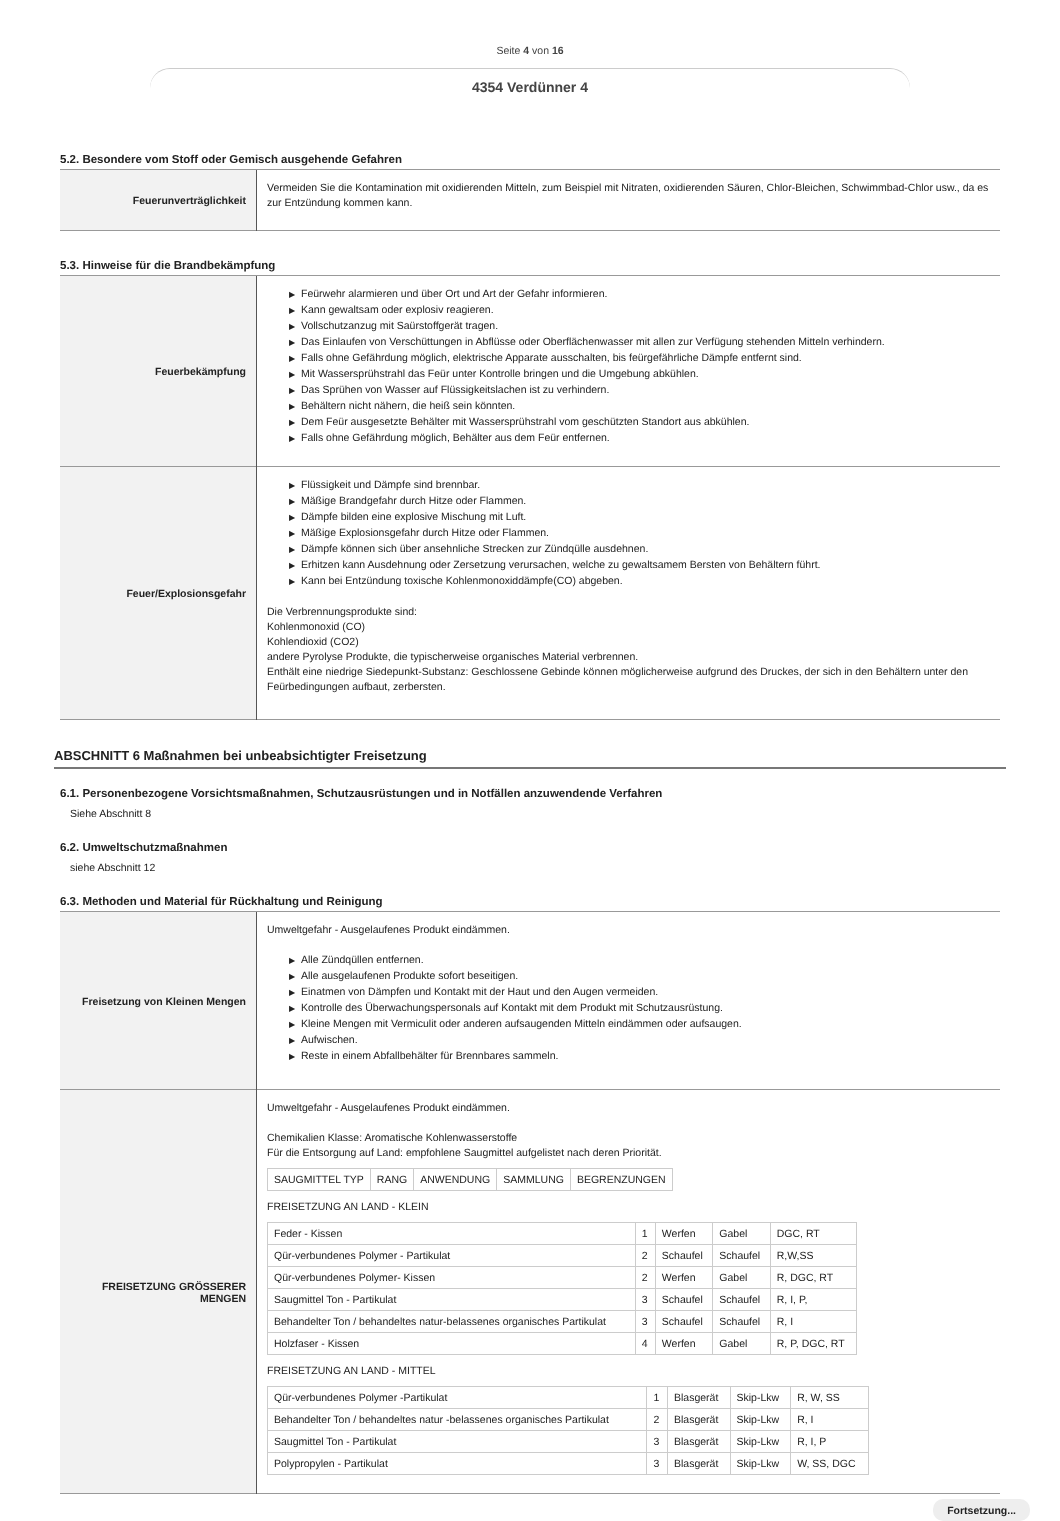Seite 4 von 16
4354 Verdünner 4
5.2. Besondere vom Stoff oder Gemisch ausgehende Gefahren
| Feuerunverträglichkeit | Vermeiden Sie die Kontamination mit oxidierenden Mitteln, zum Beispiel mit Nitraten, oxidierenden Säuren, Chlor-Bleichen, Schwimmbad-Chlor usw., da es zur Entzündung kommen kann. |
5.3. Hinweise für die Brandbekämpfung
| Feuerbekämpfung | ▶ Feürwehr alarmieren und über Ort und Art der Gefahr informieren. ▶ Kann gewaltsam oder explosiv reagieren. ▶ Vollschutzanzug mit Saürstoffgerät tragen. ▶ Das Einlaufen von Verschüttungen in Abflüsse oder Oberflächenwasser mit allen zur Verfügung stehenden Mitteln verhindern. ▶ Falls ohne Gefährdung möglich, elektrische Apparate ausschalten, bis feürgefährliche Dämpfe entfernt sind. ▶ Mit Wassersprühstrahl das Feür unter Kontrolle bringen und die Umgebung abkühlen. ▶ Das Sprühen von Wasser auf Flüssigkeitslachen ist zu verhindern. ▶ Behältern nicht nähern, die heiß sein könnten. ▶ Dem Feür ausgesetzte Behälter mit Wassersprühstrahl vom geschützten Standort aus abkühlen. ▶ Falls ohne Gefährdung möglich, Behälter aus dem Feür entfernen. |
| Feuer/Explosionsgefahr | ▶ Flüssigkeit und Dämpfe sind brennbar. ▶ Mäßige Brandgefahr durch Hitze oder Flammen. ▶ Dämpfe bilden eine explosive Mischung mit Luft. ▶ Mäßige Explosionsgefahr durch Hitze oder Flammen. ▶ Dämpfe können sich über ansehnliche Strecken zur Zündqülle ausdehnen. ▶ Erhitzen kann Ausdehnung oder Zersetzung verursachen, welche zu gewaltsamem Bersten von Behältern führt. ▶ Kann bei Entzündung toxische Kohlenmonoxiddämpfe(CO) abgeben. Die Verbrennungsprodukte sind: Kohlenmonoxid (CO) Kohlendioxid (CO2) andere Pyrolyse Produkte, die typischerweise organisches Material verbrennen. Enthält eine niedrige Siedepunkt-Substanz: Geschlossene Gebinde können möglicherweise aufgrund des Druckes, der sich in den Behältern unter den Feürbedingungen aufbaut, zerbersten. |
ABSCHNITT 6 Maßnahmen bei unbeabsichtigter Freisetzung
6.1. Personenbezogene Vorsichtsmaßnahmen, Schutzausrüstungen und in Notfällen anzuwendende Verfahren
Siehe Abschnitt 8
6.2. Umweltschutzmaßnahmen
siehe Abschnitt 12
6.3. Methoden und Material für Rückhaltung und Reinigung
| Freisetzung von Kleinen Mengen | Umweltgefahr - Ausgelaufenes Produkt eindämmen. ▶ Alle Zündqüllen entfernen. ▶ Alle ausgelaufenen Produkte sofort beseitigen. ▶ Einatmen von Dämpfen und Kontakt mit der Haut und den Augen vermeiden. ▶ Kontrolle des Überwachungspersonals auf Kontakt mit dem Produkt mit Schutzausrüstung. ▶ Kleine Mengen mit Vermiculit oder anderen aufsaugenden Mitteln eindämmen oder aufsaugen. ▶ Aufwischen. ▶ Reste in einem Abfallbehälter für Brennbares sammeln. |
| FREISETZUNG GRÖSSERER MENGEN | Umweltgefahr - Ausgelaufenes Produkt eindämmen. Chemikalien Klasse: Aromatische Kohlenwasserstoffe Für die Entsorgung auf Land: empfohlene Saugmittel aufgelistet nach deren Priorität. / SAUGMITTEL TYP / RANG / ANWENDUNG / SAMMLUNG / BEGRENZUNGEN / FREISETZUNG AN LAND - KLEIN / Feder - Kissen / 1 / Werfen / Gabel / DGC, RT / / Qür-verbundenes Polymer - Partikulat / 2 / Schaufel / Schaufel / R,W,SS / / Qür-verbundenes Polymer- Kissen / 2 / Werfen / Gabel / R, DGC, RT / / Saugmittel Ton - Partikulat / 3 / Schaufel / Schaufel / R, I, P, / / Behandelter Ton / behandeltes natur-belassenes organisches Partikulat / 3 / Schaufel / Schaufel / R, I / / Holzfaser - Kissen / 4 / Werfen / Gabel / R, P, DGC, RT / FREISETZUNG AN LAND - MITTEL / Qür-verbundenes Polymer -Partikulat / 1 / Blasgerät / Skip-Lkw / R, W, SS / / Behandelter Ton / behandeltes natur -belassenes organisches Partikulat / 2 / Blasgerät / Skip-Lkw / R, I / / Saugmittel Ton - Partikulat / 3 / Blasgerät / Skip-Lkw / R, I, P / / Polypropylen - Partikulat / 3 / Blasgerät / Skip-Lkw / W, SS, DGC / |
Fortsetzung...